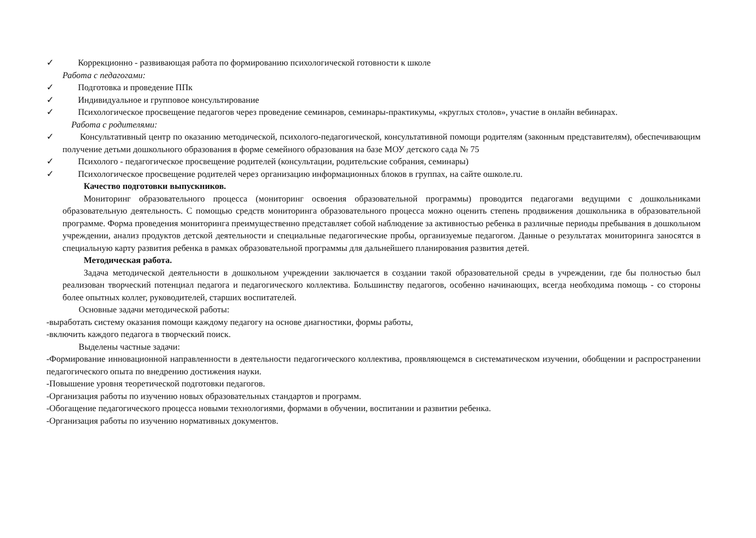✓ Коррекционно - развивающая работа по формированию психологической готовности к школе
Работа с педагогами:
✓ Подготовка и проведение ППк
✓ Индивидуальное и групповое консультирование
✓ Психологическое просвещение педагогов через проведение семинаров, семинары-практикумы, «круглых столов», участие в онлайн вебинарах.
Работа с родителями:
✓ Консультативный центр по оказанию методической, психолого-педагогической, консультативной помощи родителям (законным представителям), обеспечивающим получение детьми дошкольного образования в форме семейного образования на базе МОУ детского сада № 75
✓ Психолого - педагогическое просвещение родителей (консультации, родительские собрания, семинары)
✓ Психологическое просвещение родителей через организацию информационных блоков в группах, на сайте ошколе.ru.
Качество подготовки выпускников.
Мониторинг образовательного процесса (мониторинг освоения образовательной программы) проводится педагогами ведущими с дошкольниками образовательную деятельность. С помощью средств мониторинга образовательного процесса можно оценить степень продвижения дошкольника в образовательной программе. Форма проведения мониторинга преимущественно представляет собой наблюдение за активностью ребенка в различные периоды пребывания в дошкольном учреждении, анализ продуктов детской деятельности и специальные педагогические пробы, организуемые педагогом. Данные о результатах мониторинга заносятся в специальную карту развития ребенка в рамках образовательной программы для дальнейшего планирования развития детей.
Методическая работа.
Задача методической деятельности в дошкольном учреждении заключается в создании такой образовательной среды в учреждении, где бы полностью был реализован творческий потенциал педагога и педагогического коллектива. Большинству педагогов, особенно начинающих, всегда необходима помощь - со стороны более опытных коллег, руководителей, старших воспитателей.
Основные задачи методической работы:
-выработать систему оказания помощи каждому педагогу на основе диагностики, формы работы,
-включить каждого педагога в творческий поиск.
Выделены частные задачи:
-Формирование инновационной направленности в деятельности педагогического коллектива, проявляющемся в систематическом изучении, обобщении и распространении педагогического опыта по внедрению достижения науки.
-Повышение уровня теоретической подготовки педагогов.
-Организация работы по изучению новых образовательных стандартов и программ.
-Обогащение педагогического процесса новыми технологиями, формами в обучении, воспитании и развитии ребенка.
-Организация работы по изучению нормативных документов.